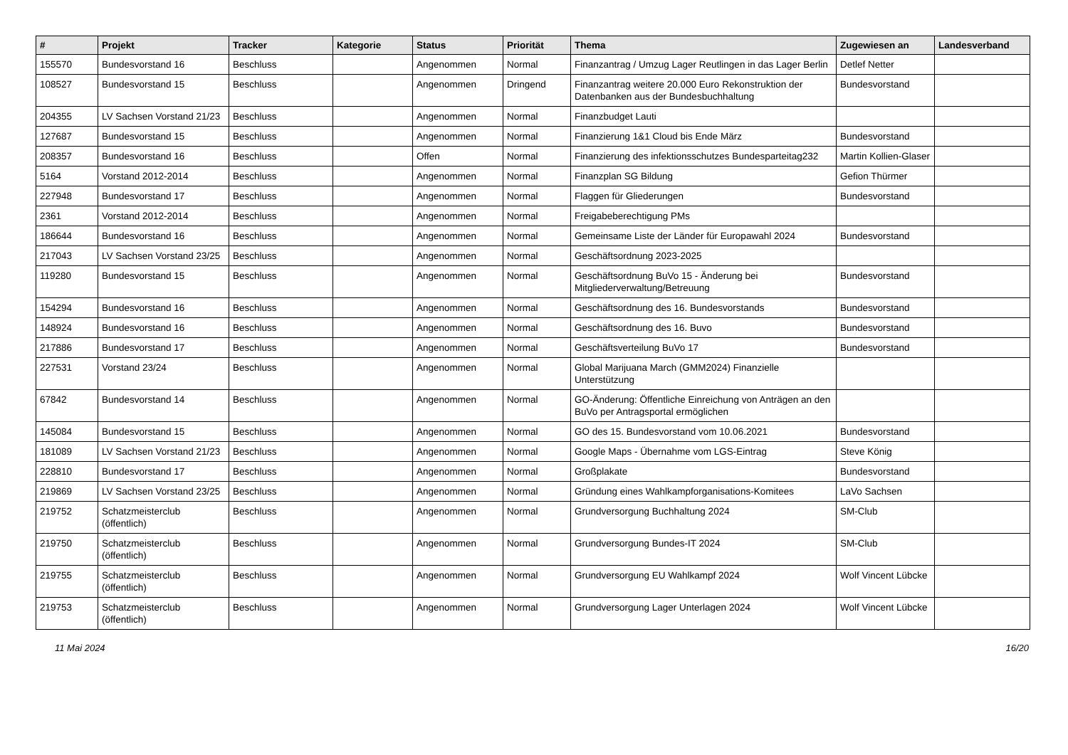| # | Projekt | Tracker | Kategorie | Status | Priorität | Thema | Zugewiesen an | Landesverband |
| --- | --- | --- | --- | --- | --- | --- | --- | --- |
| 155570 | Bundesvorstand 16 | Beschluss | | Angenommen | Normal | Finanzantrag / Umzug Lager Reutlingen in das Lager Berlin | Detlef Netter | |
| 108527 | Bundesvorstand 15 | Beschluss | | Angenommen | Dringend | Finanzantrag weitere 20.000 Euro Rekonstruktion der Datenbanken aus der Bundesbuchhaltung | Bundesvorstand | |
| 204355 | LV Sachsen Vorstand 21/23 | Beschluss | | Angenommen | Normal | Finanzbudget Lauti | | |
| 127687 | Bundesvorstand 15 | Beschluss | | Angenommen | Normal | Finanzierung 1&1 Cloud bis Ende März | Bundesvorstand | |
| 208357 | Bundesvorstand 16 | Beschluss | | Offen | Normal | Finanzierung des infektionsschutzes Bundesparteitag232 | Martin Kollien-Glaser | |
| 5164 | Vorstand 2012-2014 | Beschluss | | Angenommen | Normal | Finanzplan SG Bildung | Gefion Thürmer | |
| 227948 | Bundesvorstand 17 | Beschluss | | Angenommen | Normal | Flaggen für Gliederungen | Bundesvorstand | |
| 2361 | Vorstand 2012-2014 | Beschluss | | Angenommen | Normal | Freigabeberechtigung PMs | | |
| 186644 | Bundesvorstand 16 | Beschluss | | Angenommen | Normal | Gemeinsame Liste der Länder für Europawahl 2024 | Bundesvorstand | |
| 217043 | LV Sachsen Vorstand 23/25 | Beschluss | | Angenommen | Normal | Geschäftsordnung 2023-2025 | | |
| 119280 | Bundesvorstand 15 | Beschluss | | Angenommen | Normal | Geschäftsordnung BuVo 15 - Änderung bei Mitgliederverwaltung/Betreuung | Bundesvorstand | |
| 154294 | Bundesvorstand 16 | Beschluss | | Angenommen | Normal | Geschäftsordnung des 16. Bundesvorstands | Bundesvorstand | |
| 148924 | Bundesvorstand 16 | Beschluss | | Angenommen | Normal | Geschäftsordnung des 16. Buvo | Bundesvorstand | |
| 217886 | Bundesvorstand 17 | Beschluss | | Angenommen | Normal | Geschäftsverteilung BuVo 17 | Bundesvorstand | |
| 227531 | Vorstand 23/24 | Beschluss | | Angenommen | Normal | Global Marijuana March (GMM2024) Finanzielle Unterstützung | | |
| 67842 | Bundesvorstand 14 | Beschluss | | Angenommen | Normal | GO-Änderung: Öffentliche Einreichung von Anträgen an den BuVo per Antragsportal ermöglichen | | |
| 145084 | Bundesvorstand 15 | Beschluss | | Angenommen | Normal | GO des 15. Bundesvorstand vom 10.06.2021 | Bundesvorstand | |
| 181089 | LV Sachsen Vorstand 21/23 | Beschluss | | Angenommen | Normal | Google Maps - Übernahme vom LGS-Eintrag | Steve König | |
| 228810 | Bundesvorstand 17 | Beschluss | | Angenommen | Normal | Großplakate | Bundesvorstand | |
| 219869 | LV Sachsen Vorstand 23/25 | Beschluss | | Angenommen | Normal | Gründung eines Wahlkampforganisations-Komitees | LaVo Sachsen | |
| 219752 | Schatzmeisterclub (öffentlich) | Beschluss | | Angenommen | Normal | Grundversorgung Buchhaltung 2024 | SM-Club | |
| 219750 | Schatzmeisterclub (öffentlich) | Beschluss | | Angenommen | Normal | Grundversorgung Bundes-IT 2024 | SM-Club | |
| 219755 | Schatzmeisterclub (öffentlich) | Beschluss | | Angenommen | Normal | Grundversorgung EU Wahlkampf 2024 | Wolf Vincent Lübcke | |
| 219753 | Schatzmeisterclub (öffentlich) | Beschluss | | Angenommen | Normal | Grundversorgung Lager Unterlagen 2024 | Wolf Vincent Lübcke | |
11 Mai 2024 16/20